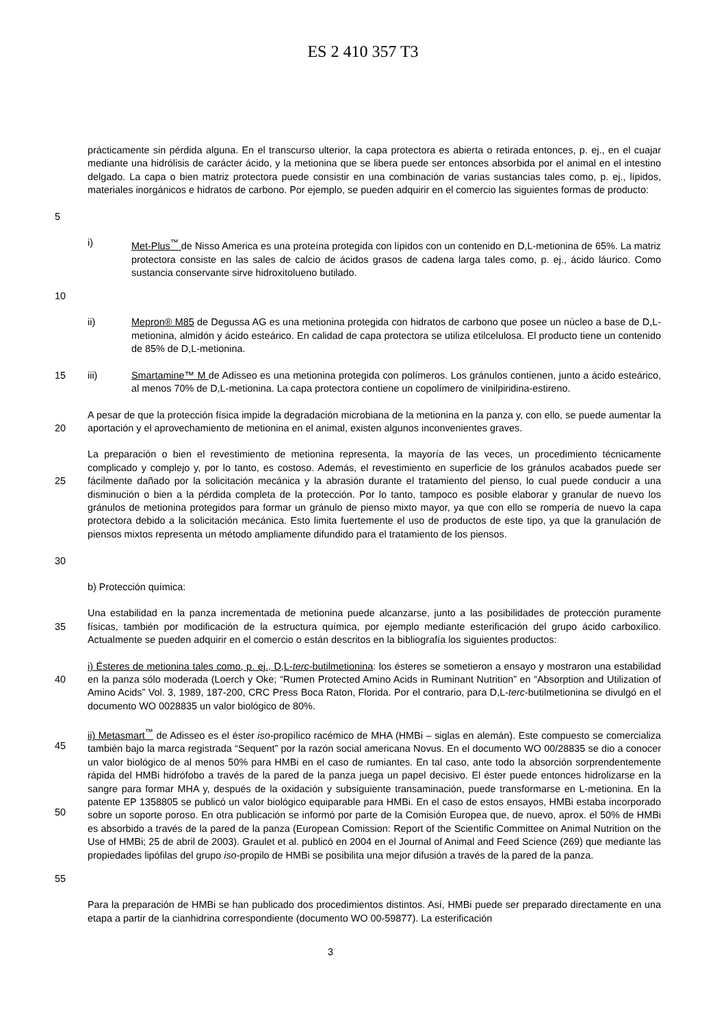ES 2 410 357 T3
5 prácticamente sin pérdida alguna. En el transcurso ulterior, la capa protectora es abierta o retirada entonces, p. ej., en el cuajar mediante una hidrólisis de carácter ácido, y la metionina que se libera puede ser entonces absorbida por el animal en el intestino delgado. La capa o bien matriz protectora puede consistir en una combinación de varias sustancias tales como, p. ej., lípidos, materiales inorgánicos e hidratos de carbono. Por ejemplo, se pueden adquirir en el comercio las siguientes formas de producto:
10 i) Met-Plus<sup>™</sup> de Nisso America es una proteína protegida con lípidos con un contenido en D,L-metionina de 65%. La matriz protectora consiste en las sales de calcio de ácidos grasos de cadena larga tales como, p. ej., ácido láurico. Como sustancia conservante sirve hidroxitolueno butilado.
ii) Mepron® M85 de Degussa AG es una metionina protegida con hidratos de carbono que posee un núcleo a base de D,L-metionina, almidón y ácido esteárico. En calidad de capa protectora se utiliza etilcelulosa. El producto tiene un contenido de 85% de D,L-metionina.
15 iii) Smartamine™ M de Adisseo es una metionina protegida con polímeros. Los gránulos contienen, junto a ácido esteárico, al menos 70% de D,L-metionina. La capa protectora contiene un copolímero de vinilpiridina-estireno.
20 A pesar de que la protección física impide la degradación microbiana de la metionina en la panza y, con ello, se puede aumentar la aportación y el aprovechamiento de metionina en el animal, existen algunos inconvenientes graves.
25
30
La preparación o bien el revestimiento de metionina representa, la mayoría de las veces, un procedimiento técnicamente complicado y complejo y, por lo tanto, es costoso. Además, el revestimiento en superficie de los gránulos acabados puede ser fácilmente dañado por la solicitación mecánica y la abrasión durante el tratamiento del pienso, lo cual puede conducir a una disminución o bien a la pérdida completa de la protección. Por lo tanto, tampoco es posible elaborar y granular de nuevo los gránulos de metionina protegidos para formar un gránulo de pienso mixto mayor, ya que con ello se rompería de nuevo la capa protectora debido a la solicitación mecánica. Esto limita fuertemente el uso de productos de este tipo, ya que la granulación de piensos mixtos representa un método ampliamente difundido para el tratamiento de los piensos.
b) Protección química:
35 Una estabilidad en la panza incrementada de metionina puede alcanzarse, junto a las posibilidades de protección puramente físicas, también por modificación de la estructura química, por ejemplo mediante esterificación del grupo ácido carboxílico. Actualmente se pueden adquirir en el comercio o están descritos en la bibliografía los siguientes productos:
40 i) Ésteres de metionina tales como, p. ej., D,L-terc-butilmetionina: los ésteres se sometieron a ensayo y mostraron una estabilidad en la panza sólo moderada (Loerch y Oke; “Rumen Protected Amino Acids in Ruminant Nutrition” en “Absorption and Utilization of Amino Acids” Vol. 3, 1989, 187-200, CRC Press Boca Raton, Florida. Por el contrario, para D,L-terc-butilmetionina se divulgó en el documento WO 0028835 un valor biológico de 80%.
45
50
55
ii) Metasmart<sup>™</sup> de Adisseo es el éster iso-propílico racémico de MHA (HMBi – siglas en alemán). Este compuesto se comercializa también bajo la marca registrada “Sequent” por la razón social americana Novus. En el documento WO 00/28835 se dio a conocer un valor biológico de al menos 50% para HMBi en el caso de rumiantes. En tal caso, ante todo la absorción sorprendentemente rápida del HMBi hidrófobo a través de la pared de la panza juega un papel decisivo. El éster puede entonces hidrolizarse en la sangre para formar MHA y, después de la oxidación y subsiguiente transaminación, puede transformarse en L-metionina. En la patente EP 1358805 se publicó un valor biológico equiparable para HMBi. En el caso de estos ensayos, HMBi estaba incorporado sobre un soporte poroso. En otra publicación se informó por parte de la Comisión Europea que, de nuevo, aprox. el 50% de HMBi es absorbido a través de la pared de la panza (European Comission: Report of the Scientific Committee on Animal Nutrition on the Use of HMBi; 25 de abril de 2003). Graulet et al. publicó en 2004 en el Journal of Animal and Feed Science (269) que mediante las propiedades lipófilas del grupo iso-propilo de HMBi se posibilita una mejor difusión a través de la pared de la panza.
Para la preparación de HMBi se han publicado dos procedimientos distintos. Así, HMBi puede ser preparado directamente en una etapa a partir de la cianhidrina correspondiente (documento WO 00-59877). La esterificación
3